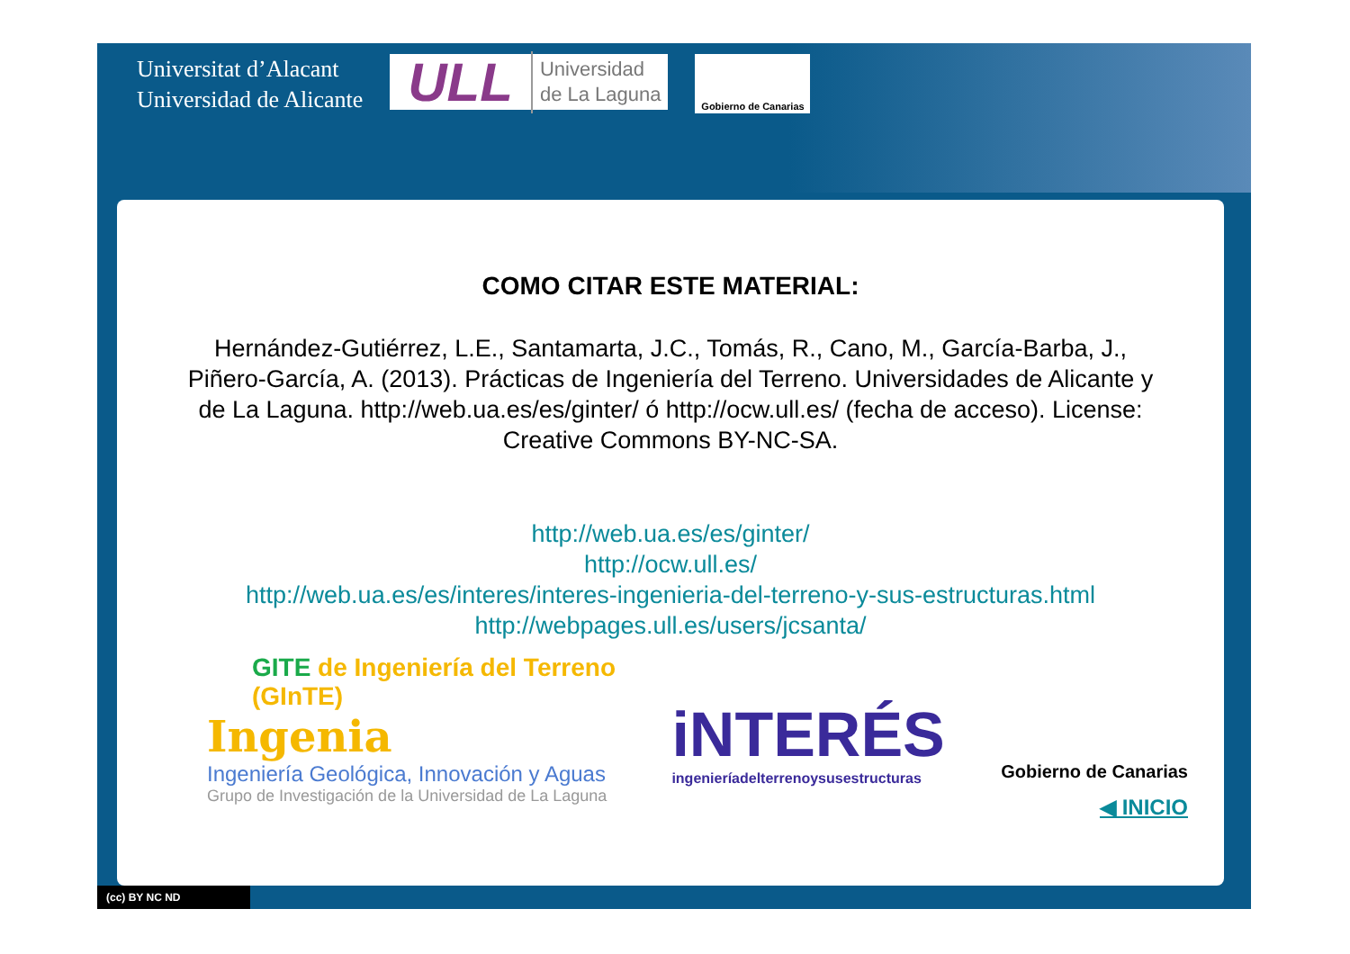Universitat d’Alacant
Universidad de Alicante
ULL Universidad
de La Laguna
Gobierno de Canarias
COMO CITAR ESTE MATERIAL:
Hernández-Gutiérrez, L.E., Santamarta, J.C., Tomás, R., Cano, M., García-Barba, J., Piñero-García, A. (2013). Prácticas de Ingeniería del Terreno. Universidades de Alicante y de La Laguna. http://web.ua.es/es/ginter/ ó http://ocw.ull.es/ (fecha de acceso). License: Creative Commons BY-NC-SA.
http://web.ua.es/es/ginter/
http://ocw.ull.es/
http://web.ua.es/es/interes/interes-ingenieria-del-terreno-y-sus-estructuras.html
http://webpages.ull.es/users/jcsanta/
GITE de Ingeniería del Terreno
(GInTE)
Ingenia
Ingeniería Geológica, Innovación y Aguas
Grupo de Investigación de la Universidad de La Laguna
iNTERÉS
ingenieríadelterrenoysusestructuras
Gobierno de Canarias
◀ INICIO
(cc) BY NC ND